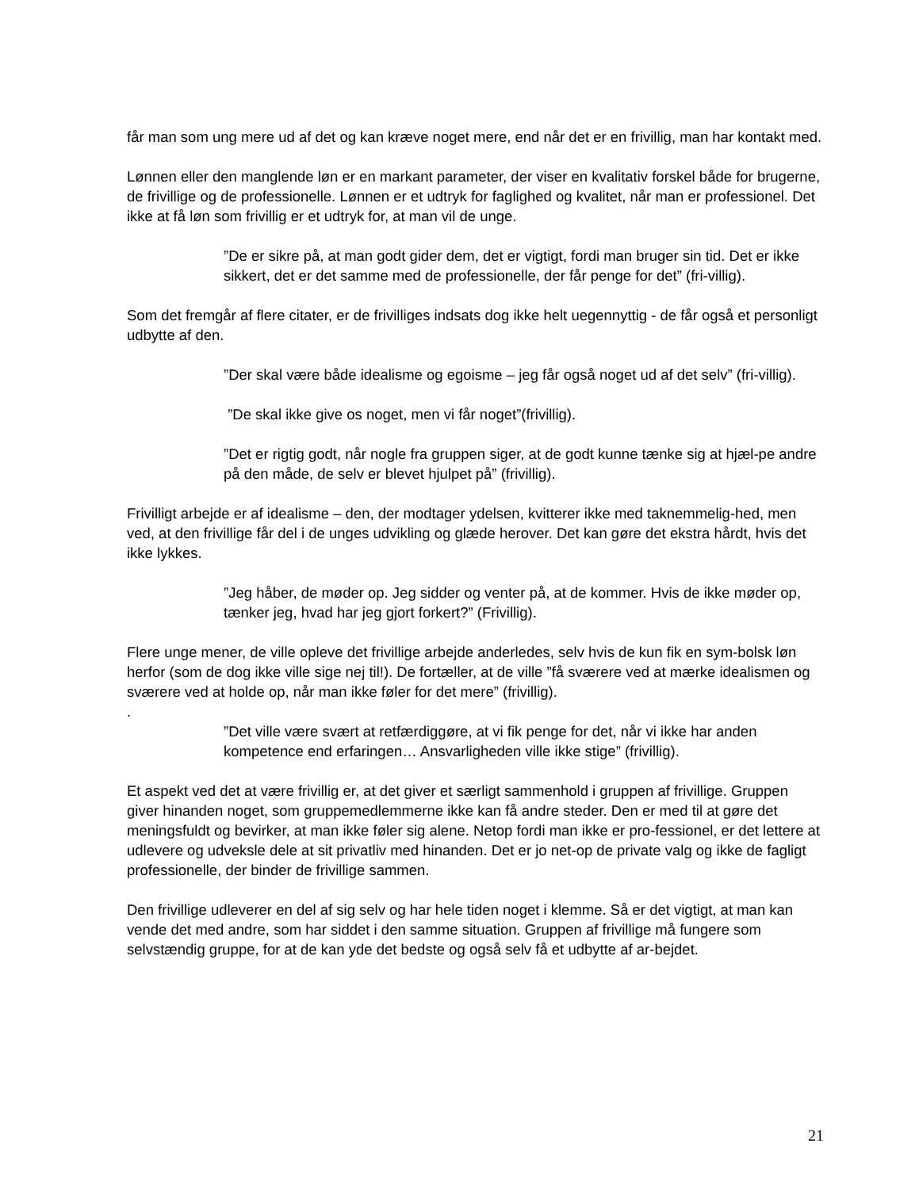får man som ung mere ud af det og kan kræve noget mere, end når det er en frivillig, man har kontakt med.
Lønnen eller den manglende løn er en markant parameter, der viser en kvalitativ forskel både for brugerne, de frivillige og de professionelle. Lønnen er et udtryk for faglighed og kvalitet, når man er professionel. Det ikke at få løn som frivillig er et udtryk for, at man vil de unge.
”De er sikre på, at man godt gider dem, det er vigtigt, fordi man bruger sin tid. Det er ikke sikkert, det er det samme med de professionelle, der får penge for det” (fri-villig).
Som det fremgår af flere citater, er de frivilliges indsats dog ikke helt uegennyttig - de får også et personligt udbytte af den.
”Der skal være både idealisme og egoisme – jeg får også noget ud af det selv” (fri-villig).
”De skal ikke give os noget, men vi får noget”(frivillig).
”Det er rigtig godt, når nogle fra gruppen siger, at de godt kunne tænke sig at hjæl-pe andre på den måde, de selv er blevet hjulpet på” (frivillig).
Frivilligt arbejde er af idealisme – den, der modtager ydelsen, kvitterer ikke med taknemmelig-hed, men ved, at den frivillige får del i de unges udvikling og glæde herover. Det kan gøre det ekstra hårdt, hvis det ikke lykkes.
”Jeg håber, de møder op. Jeg sidder og venter på, at de kommer. Hvis de ikke møder op, tænker jeg, hvad har jeg gjort forkert?” (Frivillig).
Flere unge mener, de ville opleve det frivillige arbejde anderledes, selv hvis de kun fik en sym-bolsk løn herfor (som de dog ikke ville sige nej til!). De fortæller, at de ville ”få sværere ved at mærke idealismen og sværere ved at holde op, når man ikke føler for det mere” (frivillig).
.
”Det ville være svært at retfærdiggøre, at vi fik penge for det, når vi ikke har anden kompetence end erfaringen… Ansvarligheden ville ikke stige” (frivillig).
Et aspekt ved det at være frivillig er, at det giver et særligt sammenhold i gruppen af frivillige. Gruppen giver hinanden noget, som gruppemedlemmerne ikke kan få andre steder. Den er med til at gøre det meningsfuldt og bevirker, at man ikke føler sig alene. Netop fordi man ikke er pro-fessionel, er det lettere at udlevere og udveksle dele at sit privatliv med hinanden. Det er jo net-op de private valg og ikke de fagligt professionelle, der binder de frivillige sammen.
Den frivillige udleverer en del af sig selv og har hele tiden noget i klemme. Så er det vigtigt, at man kan vende det med andre, som har siddet i den samme situation. Gruppen af frivillige må fungere som selvstændig gruppe, for at de kan yde det bedste og også selv få et udbytte af ar-bejdet.
21